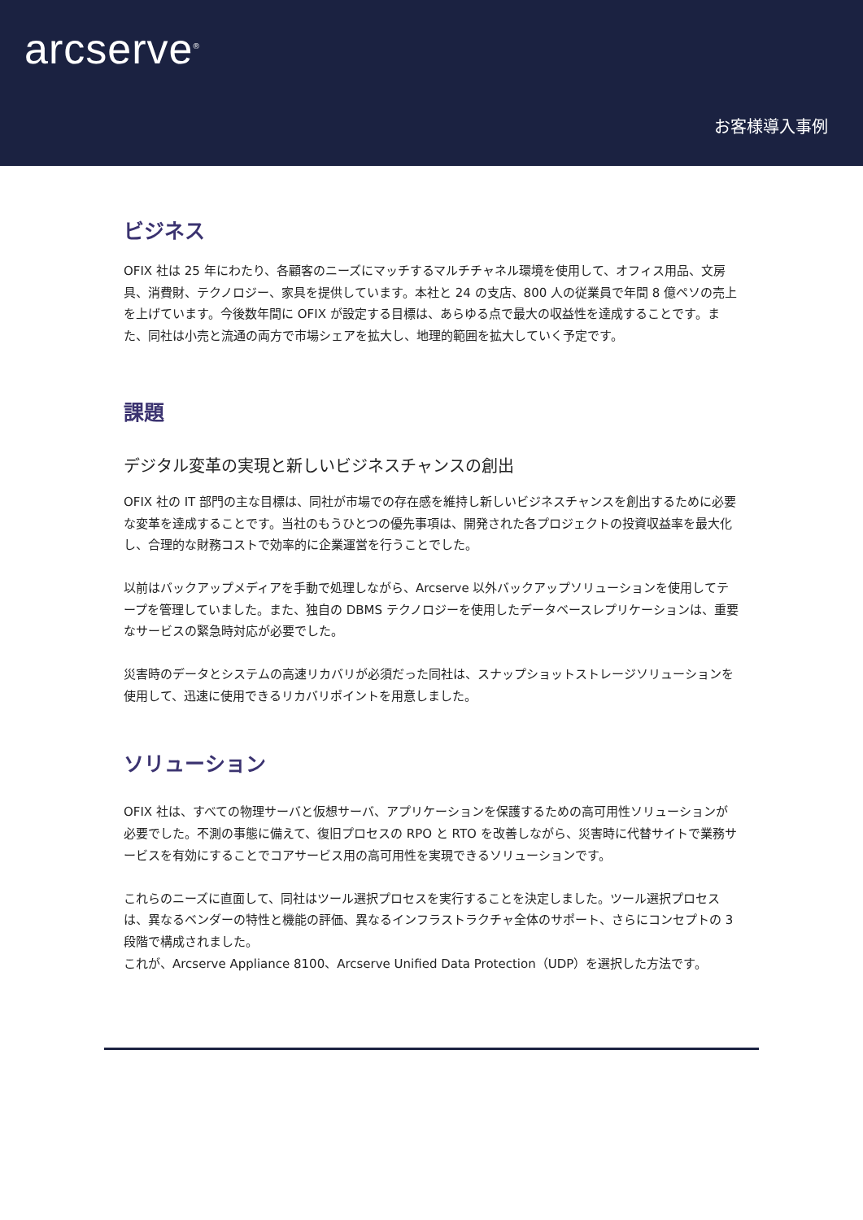arcserve<sup>®</sup>
お客様導入事例
ビジネス
OFIX 社は 25 年にわたり、各顧客のニーズにマッチするマルチチャネル環境を使用して、オフィス用品、文房具、消費財、テクノロジー、家具を提供しています。本社と 24 の支店、800 人の従業員で年間 8 億ペソの売上を上げています。今後数年間に OFIX が設定する目標は、あらゆる点で最大の収益性を達成することです。また、同社は小売と流通の両方で市場シェアを拡大し、地理的範囲を拡大していく予定です。
課題
デジタル変革の実現と新しいビジネスチャンスの創出
OFIX 社の IT 部門の主な目標は、同社が市場での存在感を維持し新しいビジネスチャンスを創出するために必要な変革を達成することです。当社のもうひとつの優先事項は、開発された各プロジェクトの投資収益率を最大化し、合理的な財務コストで効率的に企業運営を行うことでした。
以前はバックアップメディアを手動で処理しながら、Arcserve 以外バックアップソリューションを使用してテープを管理していました。また、独自の DBMS テクノロジーを使用したデータベースレプリケーションは、重要なサービスの緊急時対応が必要でした。
災害時のデータとシステムの高速リカバリが必須だった同社は、スナップショットストレージソリューションを使用して、迅速に使用できるリカバリポイントを用意しました。
ソリューション
OFIX 社は、すべての物理サーバと仮想サーバ、アプリケーションを保護するための高可用性ソリューションが必要でした。不測の事態に備えて、復旧プロセスの RPO と RTO を改善しながら、災害時に代替サイトで業務サービスを有効にすることでコアサービス用の高可用性を実現できるソリューションです。
これらのニーズに直面して、同社はツール選択プロセスを実行することを決定しました。ツール選択プロセスは、異なるベンダーの特性と機能の評価、異なるインフラストラクチャ全体のサポート、さらにコンセプトの 3 段階で構成されました。
これが、Arcserve Appliance 8100、Arcserve Unified Data Protection（UDP）を選択した方法です。